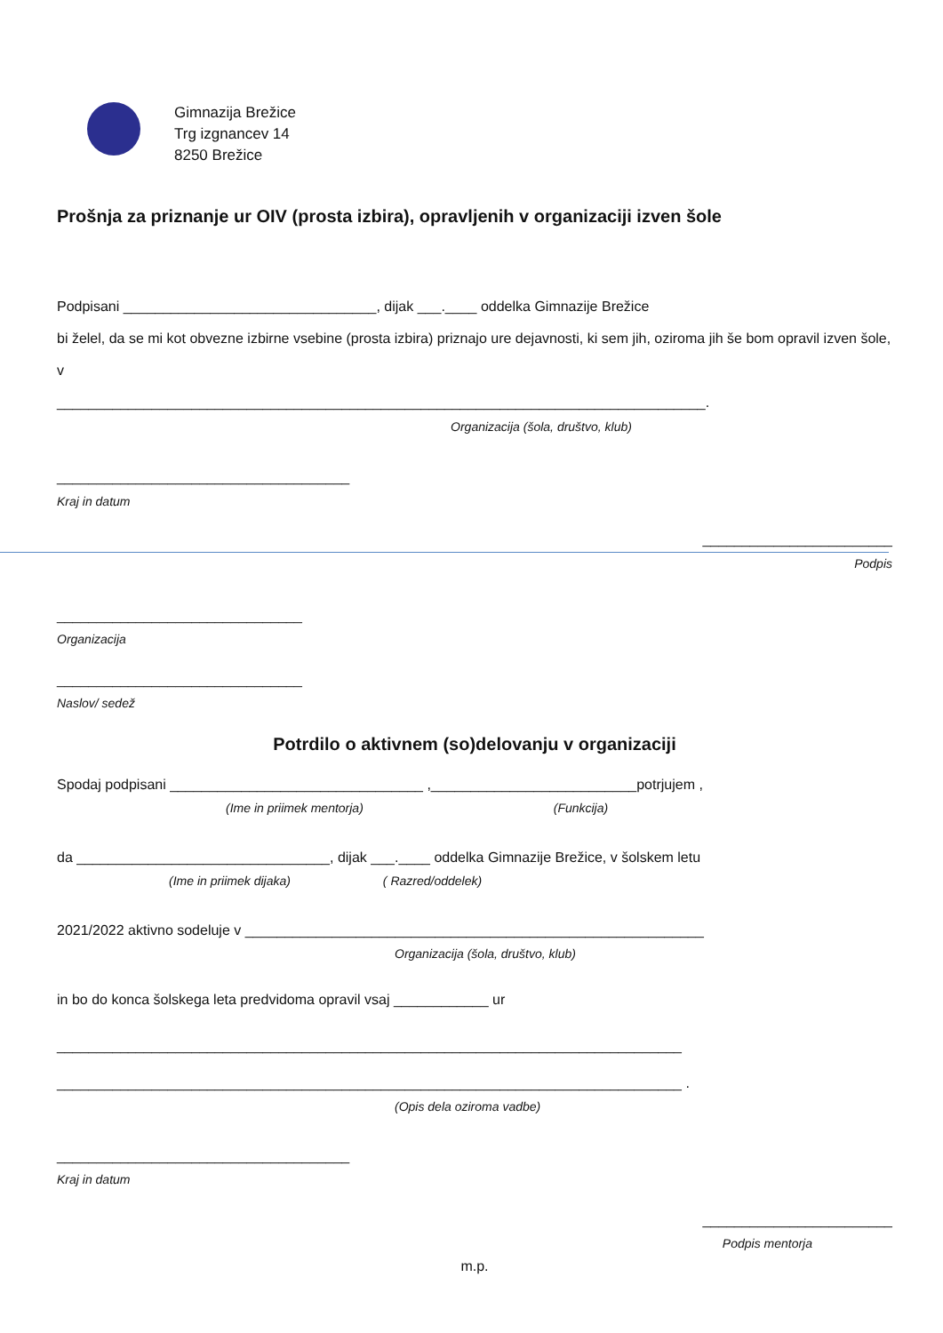Gimnazija Brežice
Trg izgnancev 14
8250 Brežice
Prošnja za priznanje ur OIV (prosta izbira), opravljenih v organizaciji izven šole
Podpisani ________________________________, dijak ___.____ oddelka Gimnazije Brežice
bi želel, da se mi kot obvezne izbirne vsebine (prosta izbira) priznajo ure dejavnosti, ki sem jih, oziroma jih še bom opravil izven šole, v
__________________________________________________________________________________.
Organizacija (šola, društvo, klub)
_____________________________________
Kraj in datum
________________________
Podpis
_______________________________
Organizacija
_______________________________
Naslov/ sedež
Potrdilo o aktivnem (so)delovanju v organizaciji
Spodaj podpisani ________________________________ ,__________________________potrjujem ,
(Ime in priimek mentorja) (Funkcija)
da ________________________________, dijak ___.____ oddelka Gimnazije Brežice, v šolskem letu
(Ime in priimek dijaka) ( Razred/oddelek)
2021/2022 aktivno sodeluje v __________________________________________________________
Organizacija (šola, društvo, klub)
in bo do konca šolskega leta predvidoma opravil vsaj ____________ ur
_______________________________________________________________________________
_______________________________________________________________________________ .
(Opis dela oziroma vadbe)
_____________________________________
Kraj in datum
________________________
Podpis mentorja
m.p.